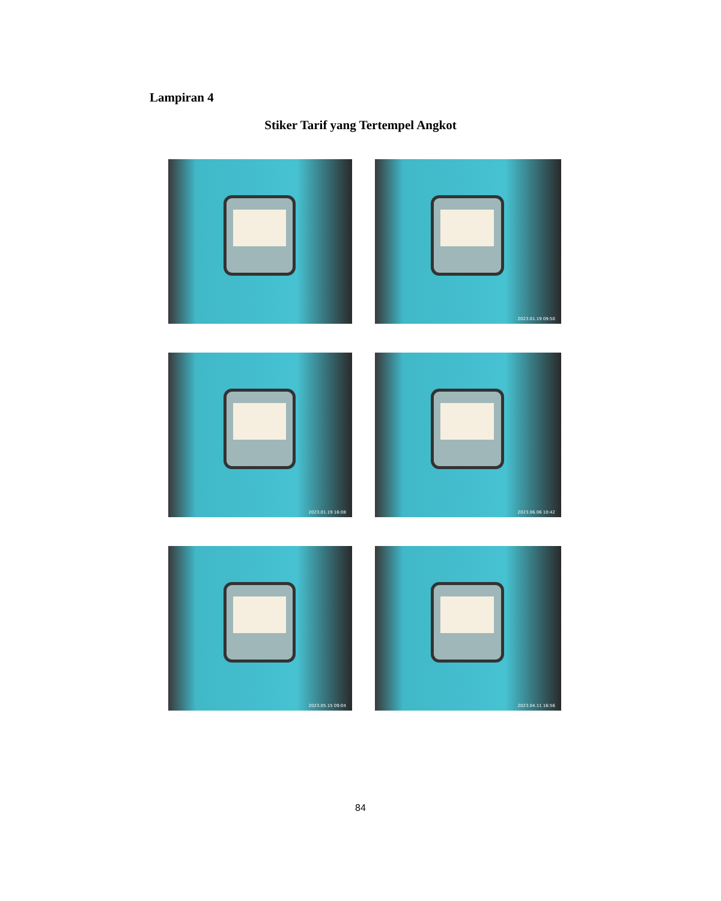Lampiran 4
Stiker Tarif yang Tertempel Angkot
2023.01.19 09:50
2023.01.19 16:08
2023.06.06 10:42
2023.05.15 09:04
2023.04.11 16:56
84